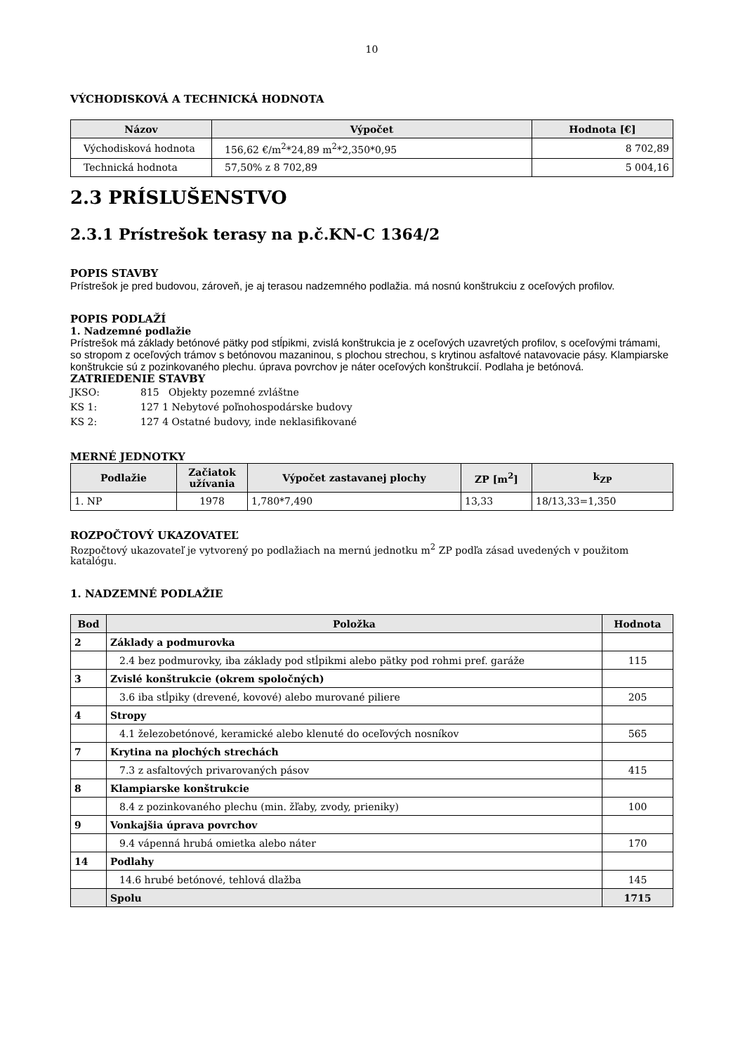10
VÝCHODISKOVÁ A TECHNICKÁ HODNOTA
| Názov | Výpočet | Hodnota [€] |
| --- | --- | --- |
| Východisková hodnota | 156,62 €/m<sup>2</sup>*24,89 m<sup>2</sup>*2,350*0,95 | 8 702,89 |
| Technická hodnota | 57,50% z 8 702,89 | 5 004,16 |
2.3 PRÍSLUŠENSTVO
2.3.1 Prístrešok terasy na p.č.KN-C 1364/2
POPIS STAVBY
Prístrešok je pred budovou, zároveň, je aj terasou nadzemného podlažia. má nosnú konštrukciu z oceľových profilov.
POPIS PODLAŽÍ
1. Nadzemné podlažie
Prístrešok má základy betónové pätky pod stĺpikmi, zvislá konštrukcia je z oceľových uzavretých profilov, s oceľovými trámami, so stropom z oceľových trámov s betónovou mazaninou, s plochou strechou, s krytinou asfaltové natavovacie pásy. Klampiarske konštrukcie sú z pozinkovaného plechu. úprava povrchov je náter oceľových konštrukcií. Podlaha je betónová.
ZATRIEDENIE STAVBY
JKSO: 815 Objekty pozemné zvláštne
KS 1: 127 1 Nebytové poľnohospodárske budovy
KS 2: 127 4 Ostatné budovy, inde neklasifikované
MERNÉ JEDNOTKY
| Podlažie | Začiatok užívania | Výpočet zastavanej plochy | ZP [m<sup>2</sup>] | k<sub>ZP</sub> |
| --- | --- | --- | --- | --- |
| 1. NP | 1978 | 1,780*7,490 | 13,33 | 18/13,33=1,350 |
ROZPOČTOVÝ UKAZOVATEĽ
Rozpočtový ukazovateľ je vytvorený po podlažiach na mernú jednotku m<sup>2</sup> ZP podľa zásad uvedených v použitom katalógu.
1. NADZEMNÉ PODLAŽIE
| Bod | Položka | Hodnota |
| --- | --- | --- |
| 2 | Základy a podmurovka | |
| | 2.4 bez podmurovky, iba základy pod stĺpikmi alebo pätky pod rohmi pref. garáže | 115 |
| 3 | Zvislé konštrukcie (okrem spoločných) | |
| | 3.6 iba stĺpiky (drevené, kovové) alebo murované piliere | 205 |
| 4 | Stropy | |
| | 4.1 železobetónové, keramické alebo klenuté do oceľových nosníkov | 565 |
| 7 | Krytina na plochých strechách | |
| | 7.3 z asfaltových privarovaných pásov | 415 |
| 8 | Klampiarske konštrukcie | |
| | 8.4 z pozinkovaného plechu (min. žľaby, zvody, prieniky) | 100 |
| 9 | Vonkajšia úprava povrchov | |
| | 9.4 vápenná hrubá omietka alebo náter | 170 |
| 14 | Podlahy | |
| | 14.6 hrubé betónové, tehlová dlažba | 145 |
| | Spolu | 1715 |